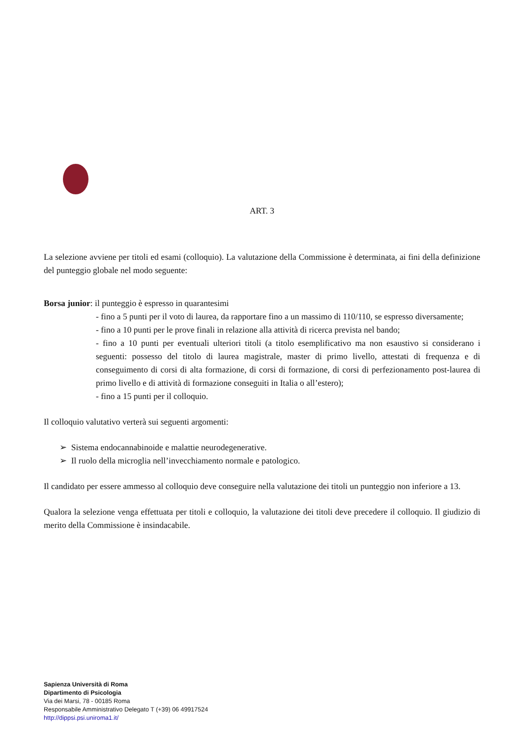ART. 3
La selezione avviene per titoli ed esami (colloquio). La valutazione della Commissione è determinata, ai fini della definizione del punteggio globale nel modo seguente:
Borsa junior: il punteggio è espresso in quarantesimi
- fino a 5 punti per il voto di laurea, da rapportare fino a un massimo di 110/110, se espresso diversamente;
- fino a 10 punti per le prove finali in relazione alla attività di ricerca prevista nel bando;
- fino a 10 punti per eventuali ulteriori titoli (a titolo esemplificativo ma non esaustivo si considerano i seguenti: possesso del titolo di laurea magistrale, master di primo livello, attestati di frequenza e di conseguimento di corsi di alta formazione, di corsi di formazione, di corsi di perfezionamento post-laurea di primo livello e di attività di formazione conseguiti in Italia o all’estero);
- fino a 15 punti per il colloquio.
Il colloquio valutativo verterà sui seguenti argomenti:
➢ Sistema endocannabinoide e malattie neurodegenerative.
➢ Il ruolo della microglia nell’invecchiamento normale e patologico.
Il candidato per essere ammesso al colloquio deve conseguire nella valutazione dei titoli un punteggio non inferiore a 13.
Qualora la selezione venga effettuata per titoli e colloquio, la valutazione dei titoli deve precedere il colloquio. Il giudizio di merito della Commissione è insindacabile.
Sapienza Università di Roma
Dipartimento di Psicologia
Via dei Marsi, 78 - 00185 Roma
Responsabile Amministrativo Delegato T (+39) 06 49917524
http://dippsi.psi.uniroma1.it/